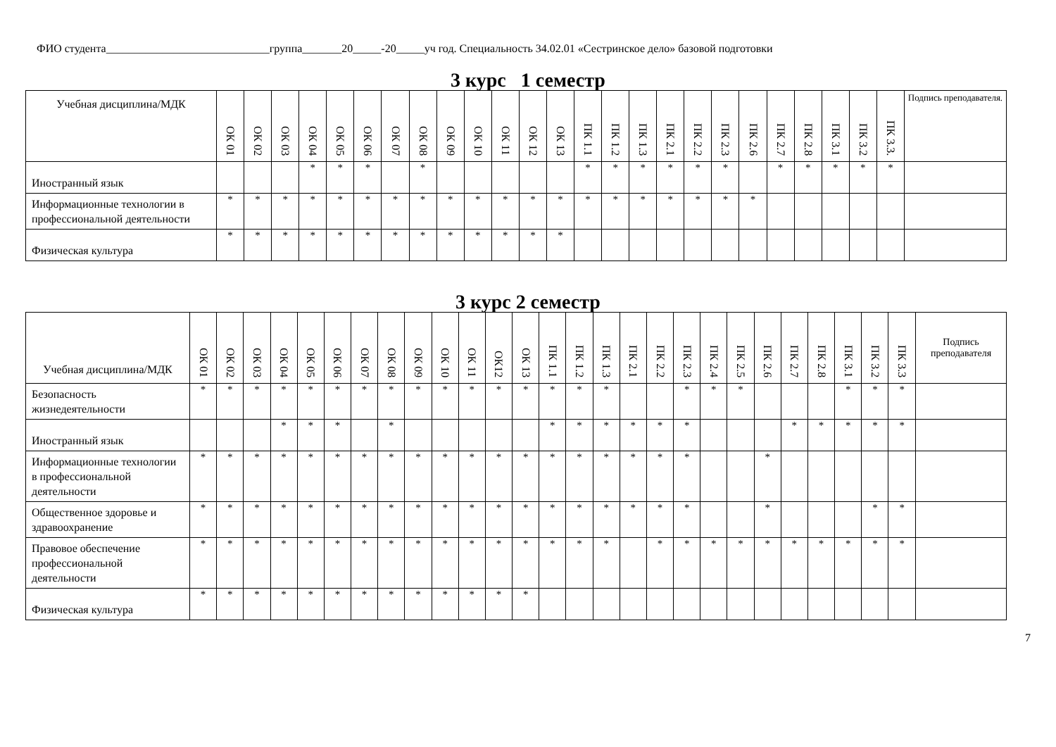ФИО студента_____________________________группа_______20_____-20_____уч год. Специальность 34.02.01 «Сестринское дело» базовой подготовки
3 курс 1 семестр
| Учебная дисциплина/МДК | ОК 01 | ОК 02 | ОК 03 | ОК 04 | ОК 05 | ОК 06 | ОК 07 | ОК 08 | ОК 09 | ОК 10 | ОК 11 | ОК 12 | ОК 13 | ПК 1.1 | ПК 1.2 | ПК 1.3 | ПК 2.1 | ПК 2.2 | ПК 2.3 | ПК 2.6 | ПК 2.7 | ПК 2.8 | ПК 3.1 | ПК 3.2 | ПК 3.3. | Подпись преподавателя. |
| --- | --- | --- | --- | --- | --- | --- | --- | --- | --- | --- | --- | --- | --- | --- | --- | --- | --- | --- | --- | --- | --- | --- | --- | --- | --- | --- |
| Иностранный язык | | | | * | * | * | | * | | | | | | * | * | * | * | * | * | | * | * | * | * | * | |
| Информационные технологии в профессиональной деятельности | * | * | * | * | * | * | * | * | * | * | * | * | * | * | * | * | * | * | * | * | | | | | | |
| Физическая культура | * | * | * | * | * | * | * | * | * | * | * | * | * | | | | | | | | | | | | | |
3 курс 2 семестр
| Учебная дисциплина/МДК | ОК 01 | ОК 02 | ОК 03 | ОК 04 | ОК 05 | ОК 06 | ОК 07 | ОК 08 | ОК 09 | ОК 10 | ОК 11 | ОК12 | ОК 13 | ПК 1.1 | ПК 1.2 | ПК 1.3 | ПК 2.1 | ПК 2.2 | ПК 2.3 | ПК 2.4 | ПК 2.5 | ПК 2.6 | ПК 2.7 | ПК 2.8 | ПК 3.1 | ПК 3.2 | ПК 3.3 | Подпись преподавателя |
| --- | --- | --- | --- | --- | --- | --- | --- | --- | --- | --- | --- | --- | --- | --- | --- | --- | --- | --- | --- | --- | --- | --- | --- | --- | --- | --- | --- | --- |
| Безопасность жизнедеятельности | * | * | * | * | * | * | * | * | * | * | * | * | * | * | * | * | | | * | * | * | | | | * | * | * | |
| Иностранный язык | | | | * | * | * | | * | | | | | | * | * | * | * | * | * | | | | * | * | * | * | * | |
| Информационные технологии в профессиональной деятельности | * | * | * | * | * | * | * | * | * | * | * | * | * | * | * | * | * | * | * | | | * | | | | | | |
| Общественное здоровье и здравоохранение | * | * | * | * | * | * | * | * | * | * | * | * | * | * | * | * | * | * | * | | | * | | | | * | * | |
| Правовое обеспечение профессиональной деятельности | * | * | * | * | * | * | * | * | * | * | * | * | * | * | * | * | | * | * | * | * | * | * | * | * | * | * | |
| Физическая культура | * | * | * | * | * | * | * | * | * | * | * | * | * | | | | | | | | | | | | | | | |
7